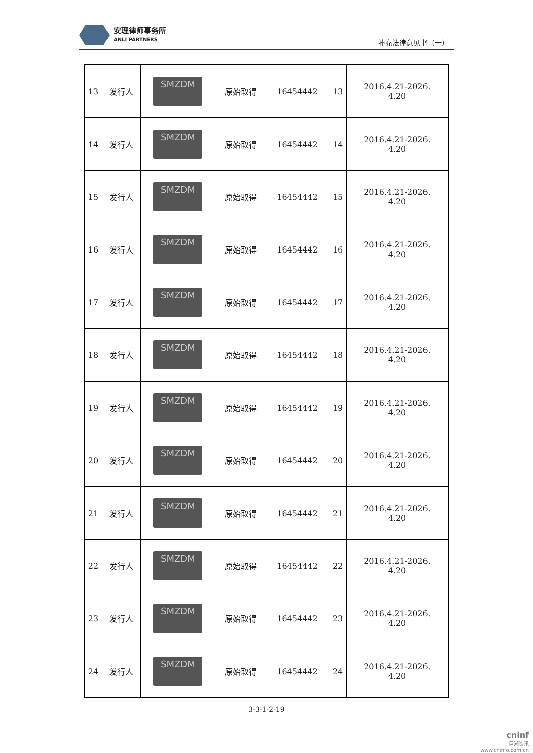安理律师事务所
ANLI PARTNERS
补充法律意见书（一）
| 13 | 发行人 | SMZDM | 原始取得 | 16454442 | 13 | 2016.4.21-2026. 4.20 |
| 14 | 发行人 | SMZDM | 原始取得 | 16454442 | 14 | 2016.4.21-2026. 4.20 |
| 15 | 发行人 | SMZDM | 原始取得 | 16454442 | 15 | 2016.4.21-2026. 4.20 |
| 16 | 发行人 | SMZDM | 原始取得 | 16454442 | 16 | 2016.4.21-2026. 4.20 |
| 17 | 发行人 | SMZDM | 原始取得 | 16454442 | 17 | 2016.4.21-2026. 4.20 |
| 18 | 发行人 | SMZDM | 原始取得 | 16454442 | 18 | 2016.4.21-2026. 4.20 |
| 19 | 发行人 | SMZDM | 原始取得 | 16454442 | 19 | 2016.4.21-2026. 4.20 |
| 20 | 发行人 | SMZDM | 原始取得 | 16454442 | 20 | 2016.4.21-2026. 4.20 |
| 21 | 发行人 | SMZDM | 原始取得 | 16454442 | 21 | 2016.4.21-2026. 4.20 |
| 22 | 发行人 | SMZDM | 原始取得 | 16454442 | 22 | 2016.4.21-2026. 4.20 |
| 23 | 发行人 | SMZDM | 原始取得 | 16454442 | 23 | 2016.4.21-2026. 4.20 |
| 24 | 发行人 | SMZDM | 原始取得 | 16454442 | 24 | 2016.4.21-2026. 4.20 |
3-3-1-2-19
cninf
巨潮资讯
www.cninfo.com.cn